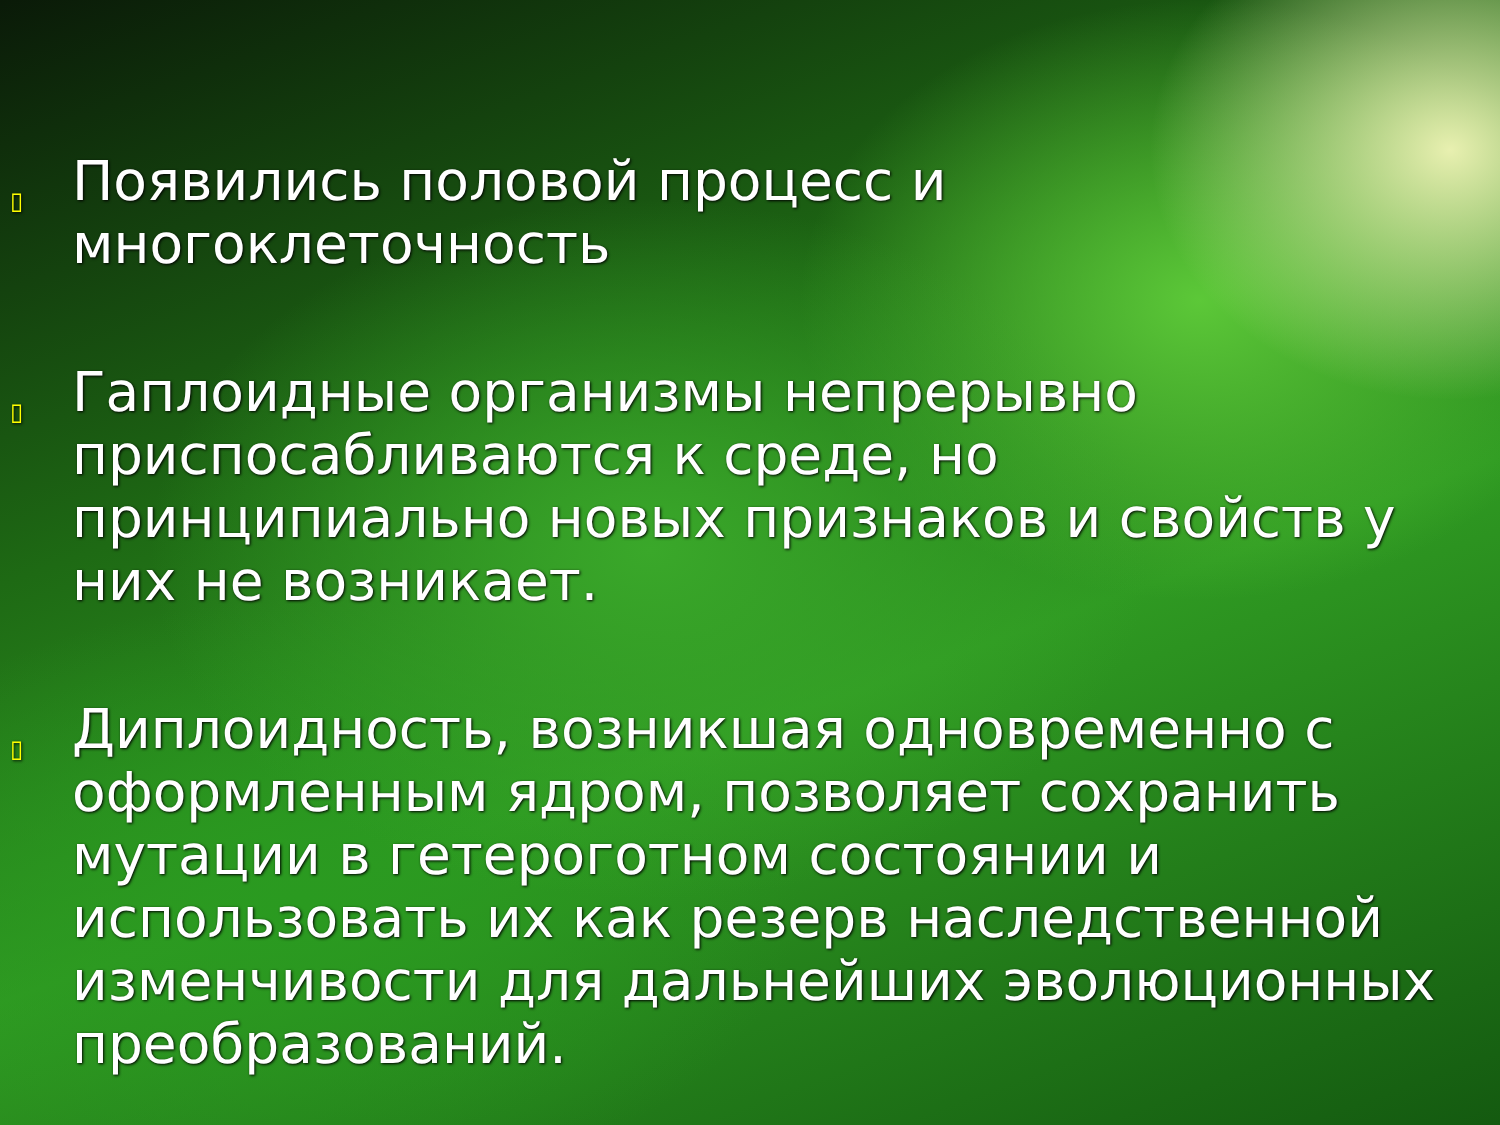▯ Появились половой процесс и многоклеточность
▯ Гаплоидные организмы непрерывно приспосабливаются к среде, но принципиально новых признаков и свойств у них не возникает.
▯ Диплоидность, возникшая одновременно с оформленным ядром, позволяет сохранить мутации в гетероготном состоянии и использовать их как резерв наследственной изменчивости для дальнейших эволюционных преобразований.